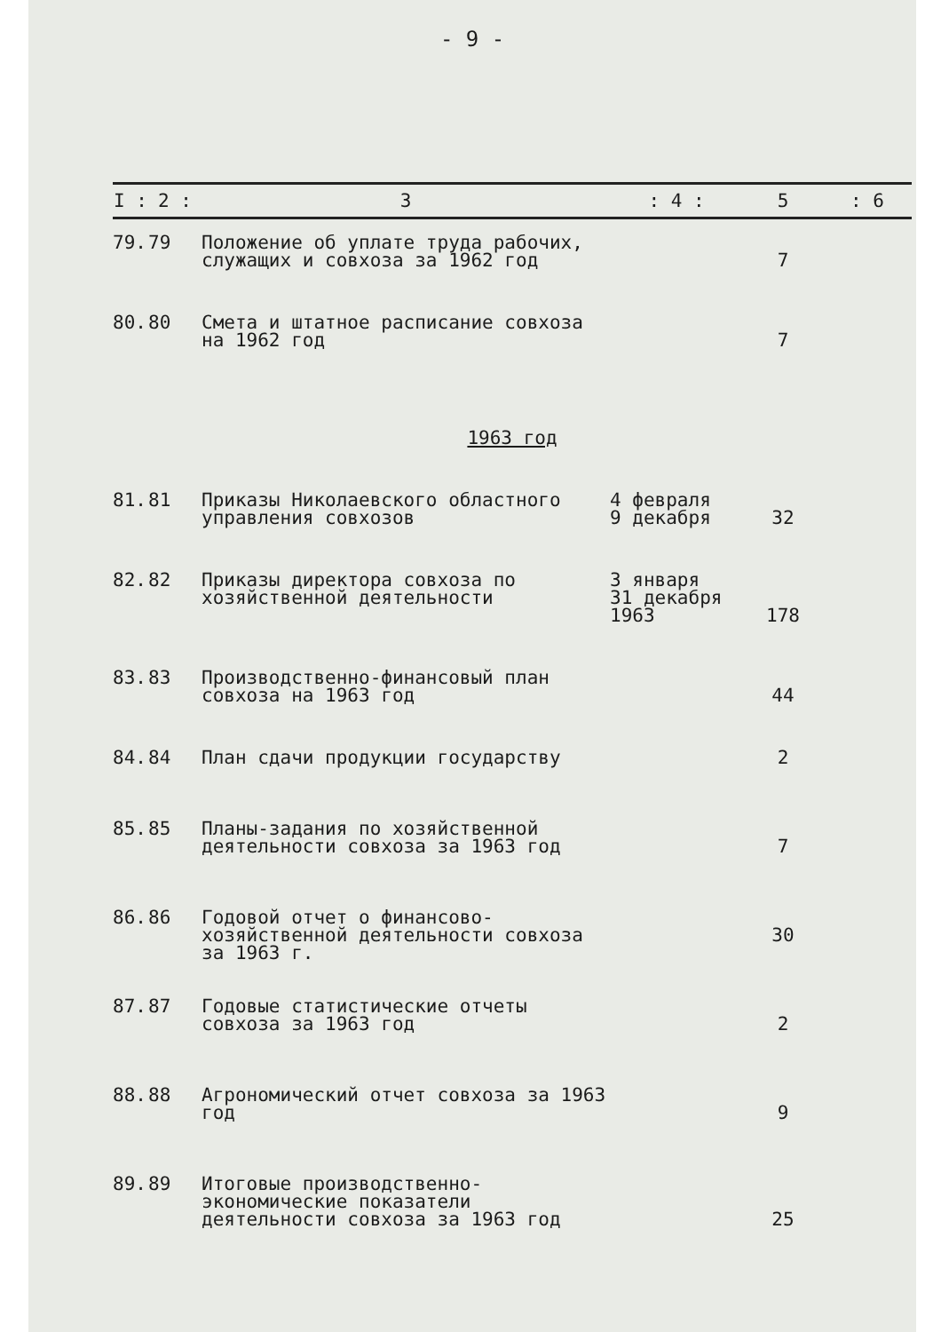- 9 -
| I : | 2 : | 3 | : 4 : | 5 | : 6 |
| --- | --- | --- | --- | --- | --- |
| 79. | 79 | Положение об уплате труда рабочих, служащих и совхоза за 1962 год | | 7 | |
| 80. | 80 | Смета и штатное расписание совхоза на 1962 год | | 7 | |
| 1963 год | | | | | |
| 81. | 81 | Приказы Николаевского областного управления совхозов | 4 февраля 9 декабря | 32 | |
| 82. | 82 | Приказы директора совхоза по хозяйственной деятельности | 3 января 31 декабря 1963 | 178 | |
| 83. | 83 | Производственно-финансовый план совхоза на 1963 год | | 44 | |
| 84. | 84 | План сдачи продукции государству | | 2 | |
| 85. | 85 | Планы-задания по хозяйственной деятельности совхоза за 1963 год | | 7 | |
| 86. | 86 | Годовой отчет о финансово-хозяйственной деятельности совхоза за 1963 г. | | 30 | |
| 87. | 87 | Годовые статистические отчеты совхоза за 1963 год | | 2 | |
| 88. | 88 | Агрономический отчет совхоза за 1963 год | | 9 | |
| 89. | 89 | Итоговые производственно-экономические показатели деятельности совхоза за 1963 год | | 25 | |